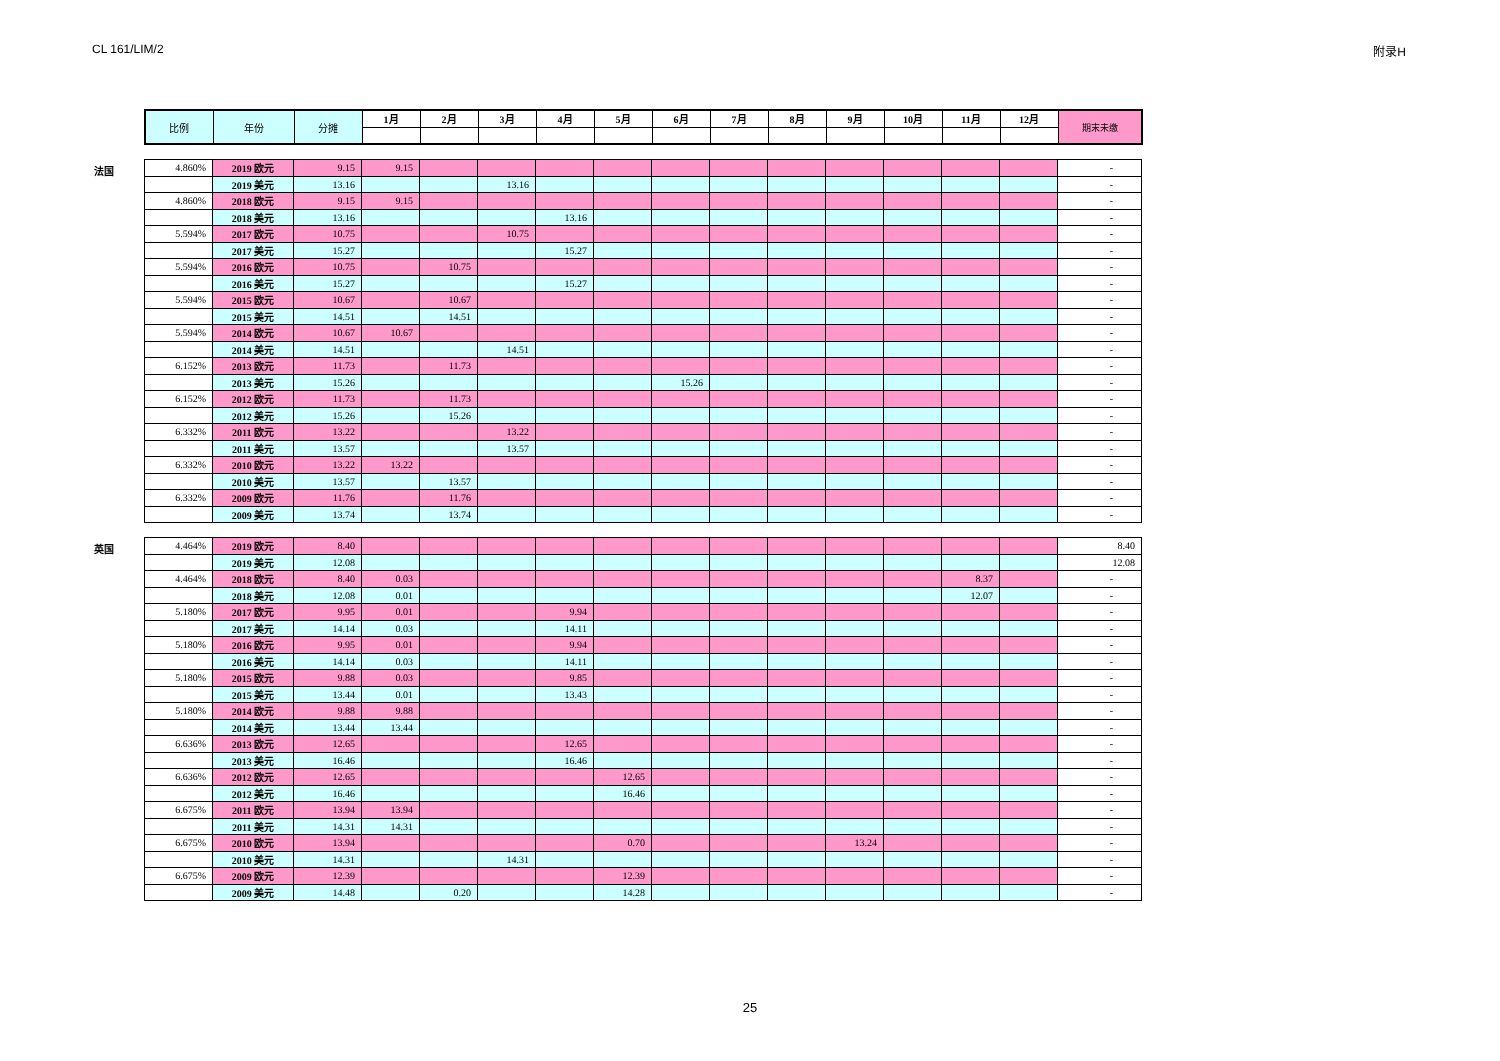CL 161/LIM/2 附录H
| 比例 | 年份 | 分摊 | 1月 | 2月 | 3月 | 4月 | 5月 | 6月 | 7月 | 8月 | 9月 | 10月 | 11月 | 12月 | 期末未缴 |
| --- | --- | --- | --- | --- | --- | --- | --- | --- | --- | --- | --- | --- | --- | --- | --- |
法国
| 4.860% | 2019 欧元 | 9.15 | 9.15 | | | | | | | | | | | | - |
| | 2019 美元 | 13.16 | | | 13.16 | | | | | | | | | | - |
| 4.860% | 2018 欧元 | 9.15 | 9.15 | | | | | | | | | | | | - |
| | 2018 美元 | 13.16 | | | | 13.16 | | | | | | | | | - |
| 5.594% | 2017 欧元 | 10.75 | | | 10.75 | | | | | | | | | | - |
| | 2017 美元 | 15.27 | | | | 15.27 | | | | | | | | | - |
| 5.594% | 2016 欧元 | 10.75 | | 10.75 | | | | | | | | | | | - |
| | 2016 美元 | 15.27 | | | | 15.27 | | | | | | | | | - |
| 5.594% | 2015 欧元 | 10.67 | | 10.67 | | | | | | | | | | | - |
| | 2015 美元 | 14.51 | | 14.51 | | | | | | | | | | | - |
| 5.594% | 2014 欧元 | 10.67 | 10.67 | | | | | | | | | | | | - |
| | 2014 美元 | 14.51 | | | 14.51 | | | | | | | | | | - |
| 6.152% | 2013 欧元 | 11.73 | | 11.73 | | | | | | | | | | | - |
| | 2013 美元 | 15.26 | | | | | | 15.26 | | | | | | | - |
| 6.152% | 2012 欧元 | 11.73 | | 11.73 | | | | | | | | | | | - |
| | 2012 美元 | 15.26 | | 15.26 | | | | | | | | | | | - |
| 6.332% | 2011 欧元 | 13.22 | | | 13.22 | | | | | | | | | | - |
| | 2011 美元 | 13.57 | | | 13.57 | | | | | | | | | | - |
| 6.332% | 2010 欧元 | 13.22 | 13.22 | | | | | | | | | | | | - |
| | 2010 美元 | 13.57 | | 13.57 | | | | | | | | | | | - |
| 6.332% | 2009 欧元 | 11.76 | | 11.76 | | | | | | | | | | | - |
| | 2009 美元 | 13.74 | | 13.74 | | | | | | | | | | | - |
英国
| 4.464% | 2019 欧元 | 8.40 | | | | | | | | | | | | | 8.40 |
| | 2019 美元 | 12.08 | | | | | | | | | | | | | 12.08 |
| 4.464% | 2018 欧元 | 8.40 | 0.03 | | | | | | | | | | 8.37 | | - |
| | 2018 美元 | 12.08 | 0.01 | | | | | | | | | | 12.07 | | - |
| 5.180% | 2017 欧元 | 9.95 | 0.01 | | | 9.94 | | | | | | | | | - |
| | 2017 美元 | 14.14 | 0.03 | | | 14.11 | | | | | | | | | - |
| 5.180% | 2016 欧元 | 9.95 | 0.01 | | | 9.94 | | | | | | | | | - |
| | 2016 美元 | 14.14 | 0.03 | | | 14.11 | | | | | | | | | - |
| 5.180% | 2015 欧元 | 9.88 | 0.03 | | | 9.85 | | | | | | | | | - |
| | 2015 美元 | 13.44 | 0.01 | | | 13.43 | | | | | | | | | - |
| 5.180% | 2014 欧元 | 9.88 | 9.88 | | | | | | | | | | | | - |
| | 2014 美元 | 13.44 | 13.44 | | | | | | | | | | | | - |
| 6.636% | 2013 欧元 | 12.65 | | | | 12.65 | | | | | | | | | - |
| | 2013 美元 | 16.46 | | | | 16.46 | | | | | | | | | - |
| 6.636% | 2012 欧元 | 12.65 | | | | | 12.65 | | | | | | | | - |
| | 2012 美元 | 16.46 | | | | | 16.46 | | | | | | | | - |
| 6.675% | 2011 欧元 | 13.94 | 13.94 | | | | | | | | | | | | - |
| | 2011 美元 | 14.31 | 14.31 | | | | | | | | | | | | - |
| 6.675% | 2010 欧元 | 13.94 | | | | | 0.70 | | | | 13.24 | | | | - |
| | 2010 美元 | 14.31 | | | 14.31 | | | | | | | | | | - |
| 6.675% | 2009 欧元 | 12.39 | | | | | 12.39 | | | | | | | | - |
| | 2009 美元 | 14.48 | | 0.20 | | | 14.28 | | | | | | | | - |
25